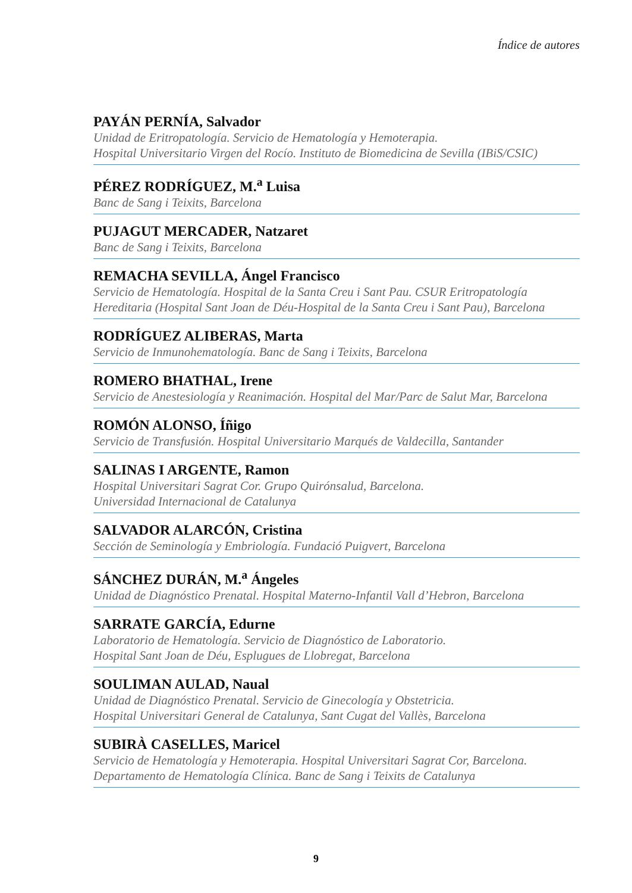Índice de autores
PAYÁN PERNÍA, Salvador
Unidad de Eritropatología. Servicio de Hematología y Hemoterapia.
Hospital Universitario Virgen del Rocío. Instituto de Biomedicina de Sevilla (IBiS/CSIC)
PÉREZ RODRÍGUEZ, M.<sup>a</sup> Luisa
Banc de Sang i Teixits, Barcelona
PUJAGUT MERCADER, Natzaret
Banc de Sang i Teixits, Barcelona
REMACHA SEVILLA, Ángel Francisco
Servicio de Hematología. Hospital de la Santa Creu i Sant Pau. CSUR Eritropatología
Hereditaria (Hospital Sant Joan de Déu-Hospital de la Santa Creu i Sant Pau), Barcelona
RODRÍGUEZ ALIBERAS, Marta
Servicio de Inmunohematología. Banc de Sang i Teixits, Barcelona
ROMERO BHATHAL, Irene
Servicio de Anestesiología y Reanimación. Hospital del Mar/Parc de Salut Mar, Barcelona
ROMÓN ALONSO, Íñigo
Servicio de Transfusión. Hospital Universitario Marqués de Valdecilla, Santander
SALINAS I ARGENTE, Ramon
Hospital Universitari Sagrat Cor. Grupo Quirónsalud, Barcelona.
Universidad Internacional de Catalunya
SALVADOR ALARCÓN, Cristina
Sección de Seminología y Embriología. Fundació Puigvert, Barcelona
SÁNCHEZ DURÁN, M.<sup>a</sup> Ángeles
Unidad de Diagnóstico Prenatal. Hospital Materno-Infantil Vall d’Hebron, Barcelona
SARRATE GARCÍA, Edurne
Laboratorio de Hematología. Servicio de Diagnóstico de Laboratorio.
Hospital Sant Joan de Déu, Esplugues de Llobregat, Barcelona
SOULIMAN AULAD, Naual
Unidad de Diagnóstico Prenatal. Servicio de Ginecología y Obstetricia.
Hospital Universitari General de Catalunya, Sant Cugat del Vallès, Barcelona
SUBIRÀ CASELLES, Maricel
Servicio de Hematología y Hemoterapia. Hospital Universitari Sagrat Cor, Barcelona.
Departamento de Hematología Clínica. Banc de Sang i Teixits de Catalunya
9